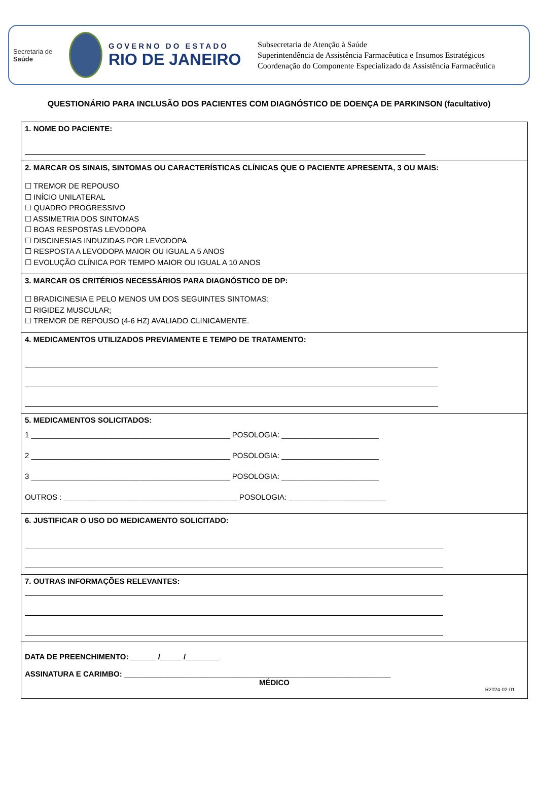Secretaria de
Saúde
GOVERNO DO ESTADO
RIO DE JANEIRO
Subsecretaria de Atenção à Saúde
Superintendência de Assistência Farmacêutica e Insumos Estratégicos
Coordenação do Componente Especializado da Assistência Farmacêutica
QUESTIONÁRIO PARA INCLUSÃO DOS PACIENTES COM DIAGNÓSTICO DE DOENÇA DE PARKINSON (facultativo)
1. NOME DO PACIENTE:
2. MARCAR OS SINAIS, SINTOMAS OU CARACTERÍSTICAS CLÍNICAS QUE O PACIENTE APRESENTA, 3 OU MAIS:
☐ TREMOR DE REPOUSO
☐ INÍCIO UNILATERAL
☐ QUADRO PROGRESSIVO
☐ ASSIMETRIA DOS SINTOMAS
☐ BOAS RESPOSTAS LEVODOPA
☐ DISCINESIAS INDUZIDAS POR LEVODOPA
☐ RESPOSTA A LEVODOPA MAIOR OU IGUAL A 5 ANOS
☐ EVOLUÇÃO CLÍNICA POR TEMPO MAIOR OU IGUAL A 10 ANOS
3. MARCAR OS CRITÉRIOS NECESSÁRIOS PARA DIAGNÓSTICO DE DP:
☐ BRADICINESIA E PELO MENOS UM DOS SEGUINTES SINTOMAS:
☐ RIGIDEZ MUSCULAR;
☐ TREMOR DE REPOUSO (4-6 HZ) AVALIADO CLINICAMENTE.
4. MEDICAMENTOS UTILIZADOS PREVIAMENTE E TEMPO DE TRATAMENTO:
5. MEDICAMENTOS SOLICITADOS:
1 _______________________________________________ POSOLOGIA: _______________________
2 _______________________________________________ POSOLOGIA: _______________________
3 _______________________________________________ POSOLOGIA: _______________________
OUTROS : _________________________________________ POSOLOGIA: _______________________
6. JUSTIFICAR O USO DO MEDICAMENTO SOLICITADO:
7. OUTRAS INFORMAÇÕES RELEVANTES:
DATA DE PREENCHIMENTO: ______ /_____ /________
ASSINATURA E CARIMBO: _______________________________________________________________
MÉDICO
R2024-02-01